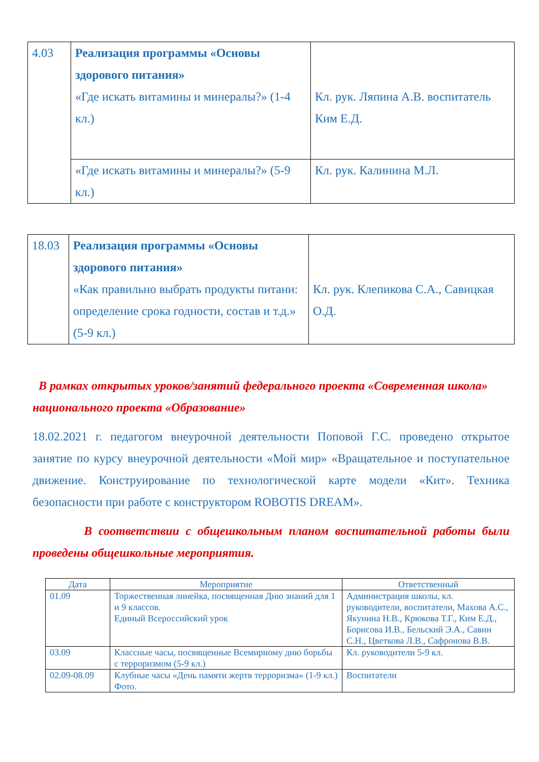| 4.03 | Реализация программы «Основы здорового питания» «Где искать витамины и минералы?» (1-4 кл.) | Кл. рук. Ляпина А.В. воспитатель Ким Е.Д. |
| | «Где искать витамины и минералы?» (5-9 кл.) | Кл. рук. Калинина М.Л. |
| 18.03 | Реализация программы «Основы здорового питания» «Как правильно выбрать продукты питани: определение срока годности, состав и т.д.» (5-9 кл.) | Кл. рук. Клепикова С.А., Савицкая О.Д. |
В рамках открытых уроков/занятий федерального проекта «Современная школа» национального проекта «Образование»
18.02.2021 г. педагогом внеурочной деятельности Поповой Г.С. проведено открытое занятие по курсу внеурочной деятельности «Мой мир» «Вращательное и поступательное движение. Конструирование по технологической карте модели «Кит». Техника безопасности при работе с конструктором ROBOTIS DREAM».
В соответствии с общешкольным планом воспитательной работы были проведены общешкольные мероприятия.
| Дата | Мероприятие | Ответственный |
| --- | --- | --- |
| 01.09 | Торжественная линейка, посвященная Дню знаний для 1 и 9 классов. Единый Всероссийский урок | Администрация школы, кл. руководители, воспитатели, Махова А.С., Якунина Н.В., Крюкова Т.Г., Ким Е.Д., Борисова И.В., Бельский Э.А., Савин С.Н., Цветкова Л.В., Сафронова В.В. |
| 03.09 | Классные часы, посвященные Всемирному дню борьбы с терроризмом (5-9 кл.) | Кл. руководители 5-9 кл. |
| 02.09-08.09 | Клубные часы «День памяти жертв терроризма» (1-9 кл.) Фото. | Воспитатели |